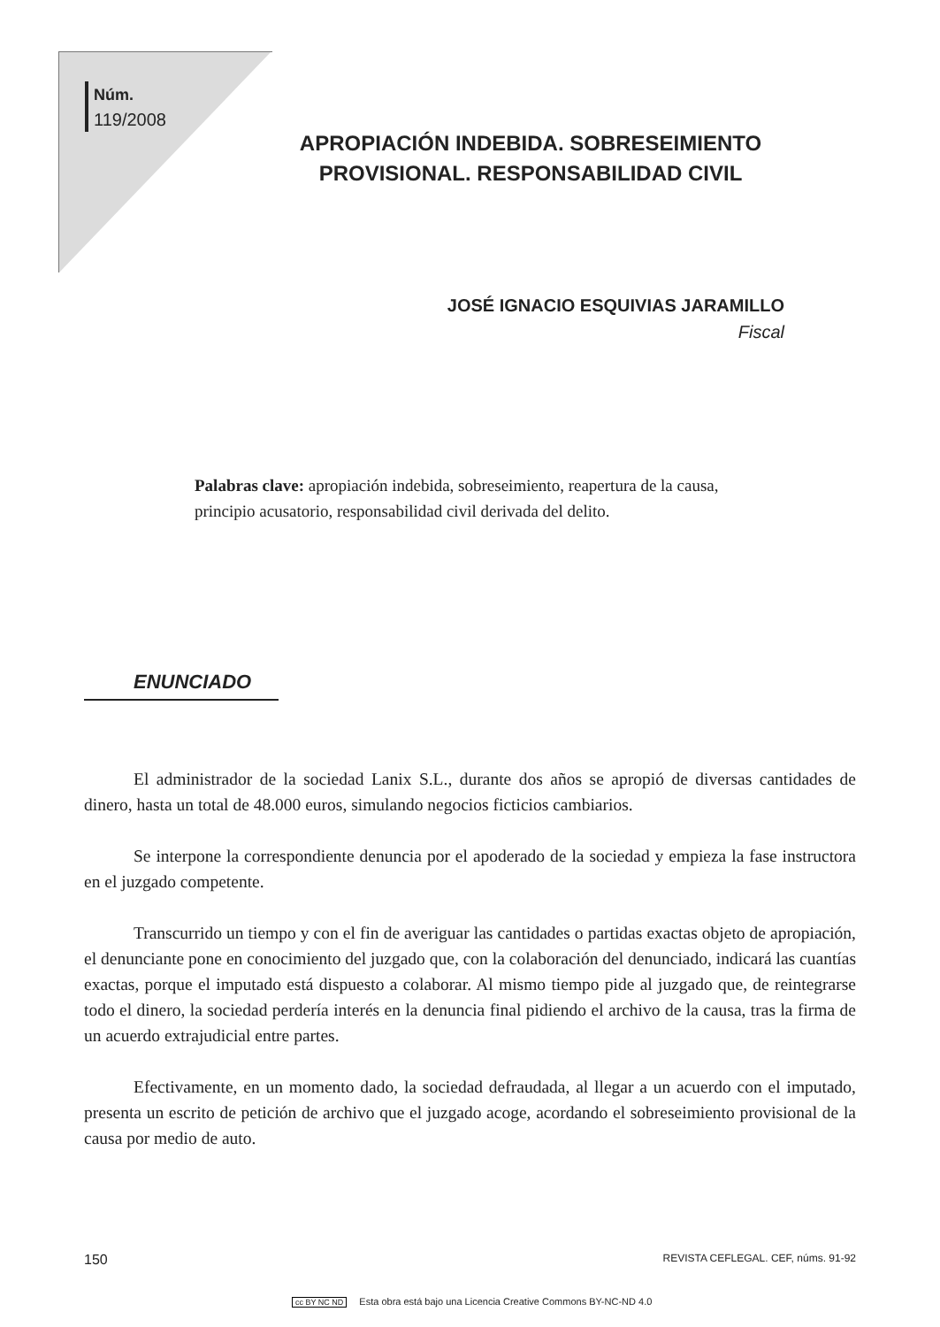Núm.
119/2008
APROPIACIÓN INDEBIDA. SOBRESEIMIENTO PROVISIONAL. RESPONSABILIDAD CIVIL
JOSÉ IGNACIO ESQUIVIAS JARAMILLO
Fiscal
Palabras clave: apropiación indebida, sobreseimiento, reapertura de la causa, principio acusatorio, responsabilidad civil derivada del delito.
ENUNCIADO
El administrador de la sociedad Lanix S.L., durante dos años se apropió de diversas cantidades de dinero, hasta un total de 48.000 euros, simulando negocios ficticios cambiarios.
Se interpone la correspondiente denuncia por el apoderado de la sociedad y empieza la fase instructora en el juzgado competente.
Transcurrido un tiempo y con el fin de averiguar las cantidades o partidas exactas objeto de apropiación, el denunciante pone en conocimiento del juzgado que, con la colaboración del denunciado, indicará las cuantías exactas, porque el imputado está dispuesto a colaborar. Al mismo tiempo pide al juzgado que, de reintegrarse todo el dinero, la sociedad perdería interés en la denuncia final pidiendo el archivo de la causa, tras la firma de un acuerdo extrajudicial entre partes.
Efectivamente, en un momento dado, la sociedad defraudada, al llegar a un acuerdo con el imputado, presenta un escrito de petición de archivo que el juzgado acoge, acordando el sobreseimiento provisional de la causa por medio de auto.
150 REVISTA CEFLEGAL. CEF, núms. 91-92
cc BY NC ND Esta obra está bajo una Licencia Creative Commons BY-NC-ND 4.0